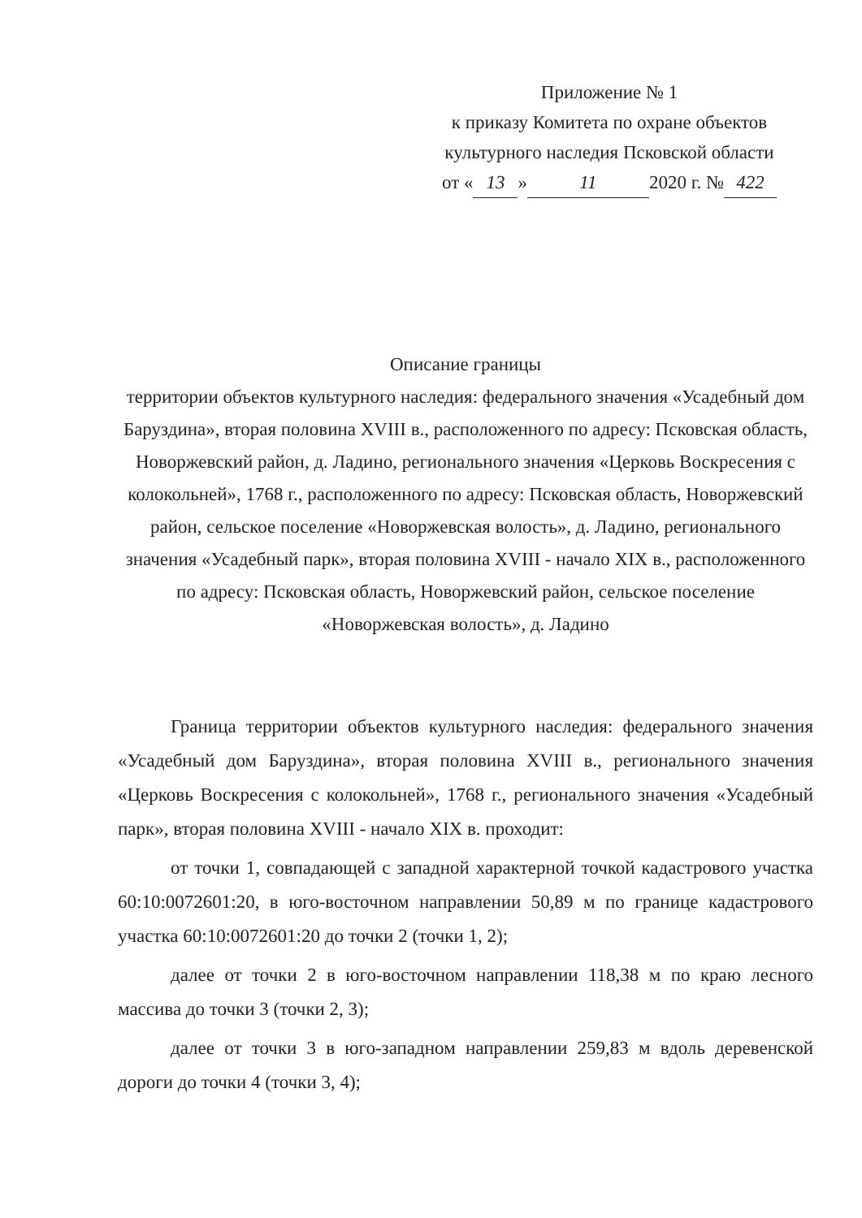Приложение № 1
к приказу Комитета по охране объектов
культурного наследия Псковской области
от « 13 » 11 2020 г. № 422
Описание границы
территории объектов культурного наследия: федерального значения «Усадебный дом Баруздина», вторая половина XVIII в., расположенного по адресу: Псковская область, Новоржевский район, д. Ладино, регионального значения «Церковь Воскресения с колокольней», 1768 г., расположенного по адресу: Псковская область, Новоржевский район, сельское поселение «Новоржевская волость», д. Ладино, регионального значения «Усадебный парк», вторая половина XVIII - начало XIX в., расположенного по адресу: Псковская область, Новоржевский район, сельское поселение «Новоржевская волость», д. Ладино
Граница территории объектов культурного наследия: федерального значения «Усадебный дом Баруздина», вторая половина XVIII в., регионального значения «Церковь Воскресения с колокольней», 1768 г., регионального значения «Усадебный парк», вторая половина XVIII - начало XIX в. проходит:
от точки 1, совпадающей с западной характерной точкой кадастрового участка 60:10:0072601:20, в юго-восточном направлении 50,89 м по границе кадастрового участка 60:10:0072601:20 до точки 2 (точки 1, 2);
далее от точки 2 в юго-восточном направлении 118,38 м по краю лесного массива до точки 3 (точки 2, 3);
далее от точки 3 в юго-западном направлении 259,83 м вдоль деревенской дороги до точки 4 (точки 3, 4);